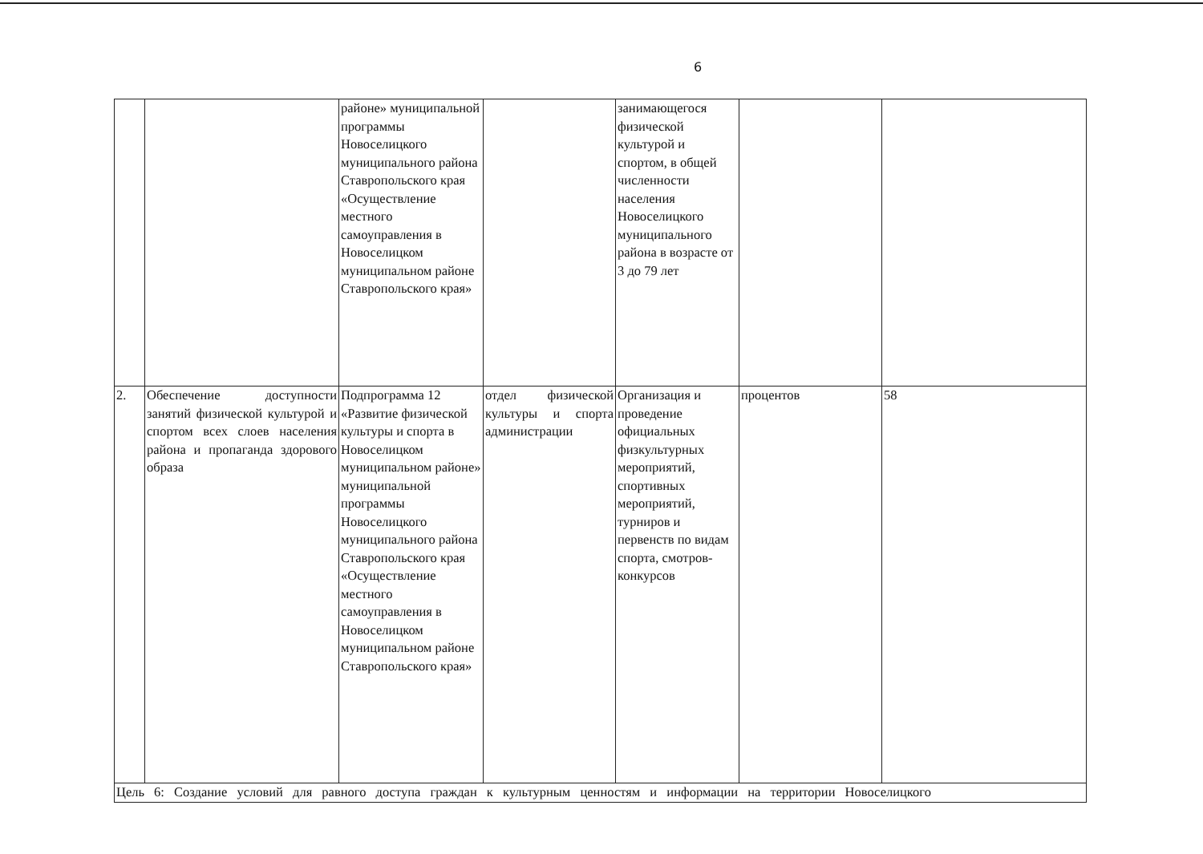6
| | | районе» муниципальной программы Новоселицкого муниципального района Ставропольского края «Осуществление местного самоуправления в Новоселицком муниципальном районе Ставропольского края» | | занимающегося физической культурой и спортом, в общей численности населения Новоселицкого муниципального района в возрасте от 3 до 79 лет | | |
| 2. | Обеспечение доступности занятий физической культурой и спортом всех слоев населения района и пропаганда здорового образа | Подпрограмма 12 «Развитие физической культуры и спорта в Новоселицком муниципальном районе» муниципальной программы Новоселицкого муниципального района Ставропольского края «Осуществление местного самоуправления в Новоселицком муниципальном районе Ставропольского края» | отдел физической культуры и спорта администрации | Организация и проведение официальных физкультурных мероприятий, спортивных мероприятий, турниров и первенств по видам спорта, смотров-конкурсов | процентов | 58 |
| Цель 6: Создание условий для равного доступа граждан к культурным ценностям и информации на территории Новоселицкого | | | | | | |